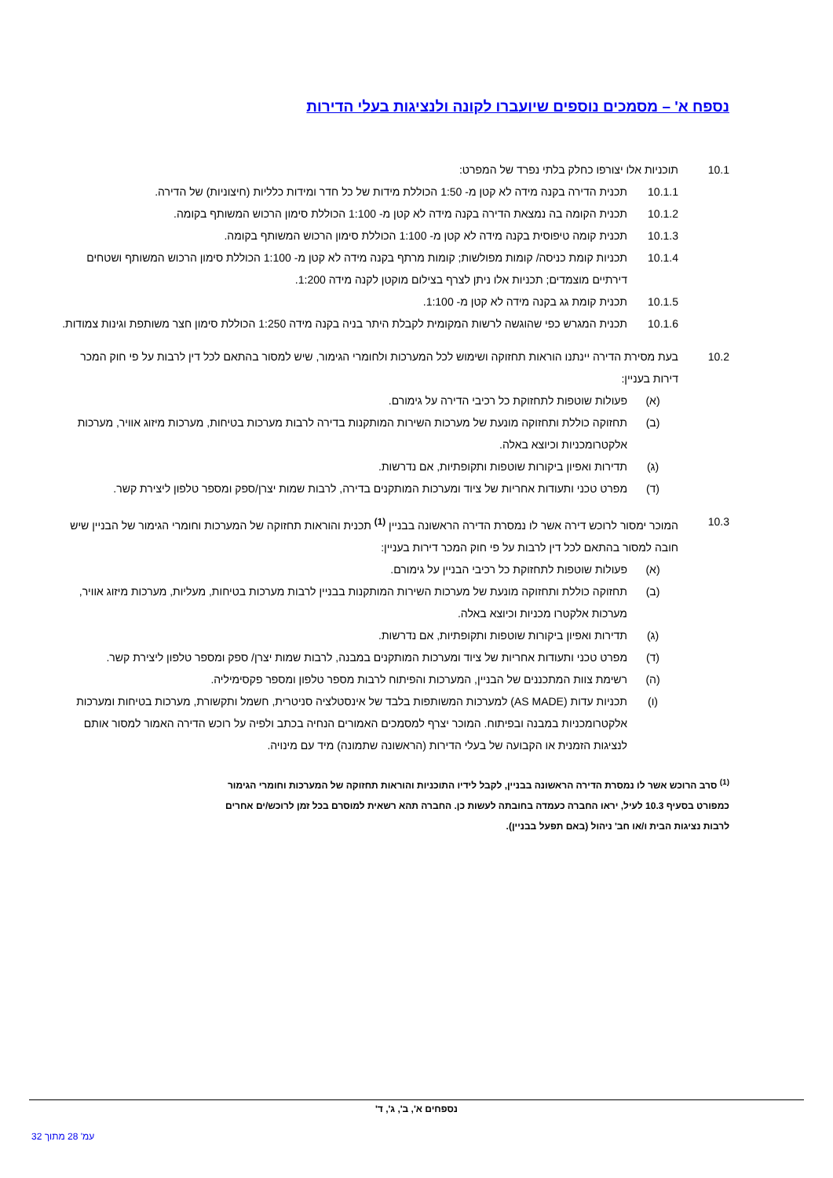נספח א' – מסמכים נוספים שיועברו לקונה ולנציגות בעלי הדירות
10.1 תוכניות אלו יצורפו כחלק בלתי נפרד של המפרט:
10.1.1 תכנית הדירה בקנה מידה לא קטן מ- 1:50 הכוללת מידות של כל חדר ומידות כלליות (חיצוניות) של הדירה.
10.1.2 תכנית הקומה בה נמצאת הדירה בקנה מידה לא קטן מ- 1:100 הכוללת סימון הרכוש המשותף בקומה.
10.1.3 תכנית קומה טיפוסית בקנה מידה לא קטן מ- 1:100 הכוללת סימון הרכוש המשותף בקומה.
10.1.4 תכניות קומת כניסה/ קומות מפולשות; קומות מרתף בקנה מידה לא קטן מ- 1:100 הכוללת סימון הרכוש המשותף ושטחים דירתיים מוצמדים; תכניות אלו ניתן לצרף בצילום מוקטן לקנה מידה 1:200.
10.1.5 תכנית קומת גג בקנה מידה לא קטן מ- 1:100.
10.1.6 תכנית המגרש כפי שהוגשה לרשות המקומית לקבלת היתר בניה בקנה מידה 1:250 הכוללת סימון חצר משותפת וגינות צמודות.
10.2 בעת מסירת הדירה יינתנו הוראות תחזוקה ושימוש לכל המערכות ולחומרי הגימור, שיש למסור בהתאם לכל דין לרבות על פי חוק המכר דירות בעניין:
(א) פעולות שוטפות לתחזוקת כל רכיבי הדירה על גימורם.
(ב) תחזוקה כוללת ותחזוקה מונעת של מערכות השירות המותקנות בדירה לרבות מערכות בטיחות, מערכות מיזוג אוויר, מערכות אלקטרומכניות וכיוצא באלה.
(ג) תדירות ואפיון ביקורות שוטפות ותקופתיות, אם נדרשות.
(ד) מפרט טכני ותעודות אחריות של ציוד ומערכות המותקנים בדירה, לרבות שמות יצרן/ספק ומספר טלפון ליצירת קשר.
10.3 המוכר ימסור לרוכש דירה אשר לו נמסרת הדירה הראשונה בבניין <sup>(1)</sup> תכנית והוראות תחזוקה של המערכות וחומרי הגימור של הבניין שיש חובה למסור בהתאם לכל דין לרבות על פי חוק המכר דירות בעניין:
(א) פעולות שוטפות לתחזוקת כל רכיבי הבניין על גימורם.
(ב) תחזוקה כוללת ותחזוקה מונעת של מערכות השירות המותקנות בבניין לרבות מערכות בטיחות, מעליות, מערכות מיזוג אוויר, מערכות אלקטרו מכניות וכיוצא באלה.
(ג) תדירות ואפיון ביקורות שוטפות ותקופתיות, אם נדרשות.
(ד) מפרט טכני ותעודות אחריות של ציוד ומערכות המותקנים במבנה, לרבות שמות יצרן/ ספק ומספר טלפון ליצירת קשר.
(ה) רשימת צוות המתכננים של הבניין, המערכות והפיתוח לרבות מספר טלפון ומספר פקסימיליה.
(ו) תכניות עדות (AS MADE) למערכות המשותפות בלבד של אינסטלציה סניטרית, חשמל ותקשורת, מערכות בטיחות ומערכות אלקטרומכניות במבנה ובפיתוח. המוכר יצרף למסמכים האמורים הנחיה בכתב ולפיה על רוכש הדירה האמור למסור אותם לנציגות הזמנית או הקבועה של בעלי הדירות (הראשונה שתמונה) מיד עם מינויה.
<sup>(1)</sup> סרב הרוכש אשר לו נמסרת הדירה הראשונה בבניין, לקבל לידיו התוכניות והוראות תחזוקה של המערכות וחומרי הגימור כמפורט בסעיף 10.3 לעיל, יראו החברה כעמדה בחובתה לעשות כן. החברה תהא רשאית למוסרם בכל זמן לרוכש/ים אחרים לרבות נציגות הבית ו/או חב' ניהול (באם תפעל בבניין).
נספחים א', ב', ג', ד'
עמ' 28 מתוך 32